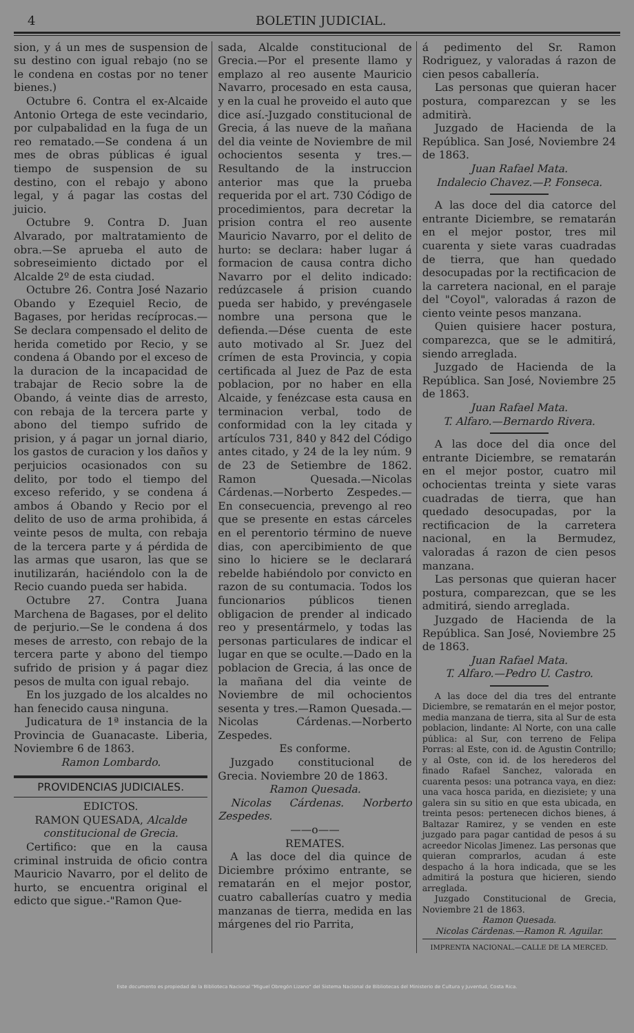4 BOLETIN JUDICIAL.
sion, y á un mes de suspension de su destino con igual rebajo (no se le condena en costas por no tener bienes.)
Octubre 6. Contra el ex-Alcaide Antonio Ortega de este vecindario, por culpabalidad en la fuga de un reo rematado.—Se condena á un mes de obras públicas é igual tiempo de suspension de su destino, con el rebajo y abono legal, y á pagar las costas del juicio.
Octubre 9. Contra D. Juan Alvarado, por maltratamiento de obra.—Se aprueba el auto de sobreseimiento dictado por el Alcalde 2º de esta ciudad.
Octubre 26. Contra José Nazario Obando y Ezequiel Recio, de Bagases, por heridas recíprocas.—Se declara compensado el delito de herida cometido por Recio, y se condena á Obando por el exceso de la duracion de la incapacidad de trabajar de Recio sobre la de Obando, á veinte dias de arresto, con rebaja de la tercera parte y abono del tiempo sufrido de prision, y á pagar un jornal diario, los gastos de curacion y los daños y perjuicios ocasionados con su delito, por todo el tiempo del exceso referido, y se condena á ambos á Obando y Recio por el delito de uso de arma prohibida, á veinte pesos de multa, con rebaja de la tercera parte y á pérdida de las armas que usaron, las que se inutilizarán, haciéndolo con la de Recio cuando pueda ser habida.
Octubre 27. Contra Juana Marchena de Bagases, por el delito de perjurio.—Se le condena á dos meses de arresto, con rebajo de la tercera parte y abono del tiempo sufrido de prision y á pagar diez pesos de multa con igual rebajo.
En los juzgado de los alcaldes no han fenecido causa ninguna.
Judicatura de 1ª instancia de la Provincia de Guanacaste. Liberia, Noviembre 6 de 1863.
Ramon Lombardo.
PROVIDENCIAS JUDICIALES.
EDICTOS.
RAMON QUESADA, Alcalde constitucional de Grecia.
Certifico: que en la causa criminal instruida de oficio contra Mauricio Navarro, por el delito de hurto, se encuentra original el edicto que sigue.-"Ramon Que-
sada, Alcalde constitucional de Grecia.—Por el presente llamo y emplazo al reo ausente Mauricio Navarro, procesado en esta causa, y en la cual he proveido el auto que dice así.-Juzgado constitucional de Grecia, á las nueve de la mañana del dia veinte de Noviembre de mil ochocientos sesenta y tres.—Resultando de la instruccion anterior mas que la prueba requerida por el art. 730 Código de procedimientos, para decretar la prision contra el reo ausente Mauricio Navarro, por el delito de hurto: se declara: haber lugar á formacion de causa contra dicho Navarro por el delito indicado: redúzcasele á prision cuando pueda ser habido, y prevéngasele nombre una persona que le defienda.—Dése cuenta de este auto motivado al Sr. Juez del crímen de esta Provincia, y copia certificada al Juez de Paz de esta poblacion, por no haber en ella Alcaide, y fenézcase esta causa en terminacion verbal, todo de conformidad con la ley citada y artículos 731, 840 y 842 del Código antes citado, y 24 de la ley núm. 9 de 23 de Setiembre de 1862. Ramon Quesada.—Nicolas Cárdenas.—Norberto Zespedes.—En consecuencia, prevengo al reo que se presente en estas cárceles en el perentorio término de nueve dias, con apercibimiento de que sino lo hiciere se le declarará rebelde habiéndolo por convicto en razon de su contumacia. Todos los funcionarios públicos tienen obligacion de prender al indicado reo y presentármelo, y todas las personas particulares de indicar el lugar en que se oculte.—Dado en la poblacion de Grecia, á las once de la mañana del dia veinte de Noviembre de mil ochocientos sesenta y tres.—Ramon Quesada.—Nicolas Cárdenas.—Norberto Zespedes.
Es conforme.
Juzgado constitucional de Grecia. Noviembre 20 de 1863.
Ramon Quesada.
Nicolas Cárdenas. Norberto Zespedes.
——o——
REMATES.
A las doce del dia quince de Diciembre próximo entrante, se rematarán en el mejor postor, cuatro caballerías cuatro y media manzanas de tierra, medida en las márgenes del rio Parrita,
á pedimento del Sr. Ramon Rodriguez, y valoradas á razon de cien pesos caballería.
Las personas que quieran hacer postura, comparezcan y se les admitirà.
Juzgado de Hacienda de la República. San José, Noviembre 24 de 1863.
Juan Rafael Mata.
Indalecio Chavez.—P. Fonseca.
A las doce del dia catorce del entrante Diciembre, se rematarán en el mejor postor, tres mil cuarenta y siete varas cuadradas de tierra, que han quedado desocupadas por la rectificacion de la carretera nacional, en el paraje del "Coyol", valoradas á razon de ciento veinte pesos manzana.
Quien quisiere hacer postura, comparezca, que se le admitirá, siendo arreglada.
Juzgado de Hacienda de la República. San José, Noviembre 25 de 1863.
Juan Rafael Mata.
T. Alfaro.—Bernardo Rivera.
A las doce del dia once del entrante Diciembre, se rematarán en el mejor postor, cuatro mil ochocientas treinta y siete varas cuadradas de tierra, que han quedado desocupadas, por la rectificacion de la carretera nacional, en la Bermudez, valoradas á razon de cien pesos manzana.
Las personas que quieran hacer postura, comparezcan, que se les admitirá, siendo arreglada.
Juzgado de Hacienda de la República. San José, Noviembre 25 de 1863.
Juan Rafael Mata.
T. Alfaro.—Pedro U. Castro.
A las doce del dia tres del entrante Diciembre, se rematarán en el mejor postor, media manzana de tierra, sita al Sur de esta poblacion, lindante: Al Norte, con una calle pública: al Sur, con terreno de Felipa Porras: al Este, con id. de Agustin Contrillo; y al Oste, con id. de los herederos del finado Rafael Sanchez, valorada en cuarenta pesos: una potranca vaya, en diez: una vaca hosca parida, en diezisiete; y una galera sin su sitio en que esta ubicada, en treinta pesos: pertenecen dichos bienes, á Baltazar Ramirez, y se venden en este juzgado para pagar cantidad de pesos á su acreedor Nicolas Jimenez. Las personas que quieran comprarlos, acudan á este despacho á la hora indicada, que se les admitirá la postura que hicieren, siendo arreglada.
Juzgado Constitucional de Grecia, Noviembre 21 de 1863.
Ramon Quesada.
Nicolas Cárdenas.—Ramon R. Aguilar.
IMPRENTA NACIONAL.—CALLE DE LA MERCED.
Este documento es propiedad de la Biblioteca Nacional "Miguel Obregón Lizano" del Sistema Nacional de Bibliotecas del Ministerio de Cultura y Juventud, Costa Rica.